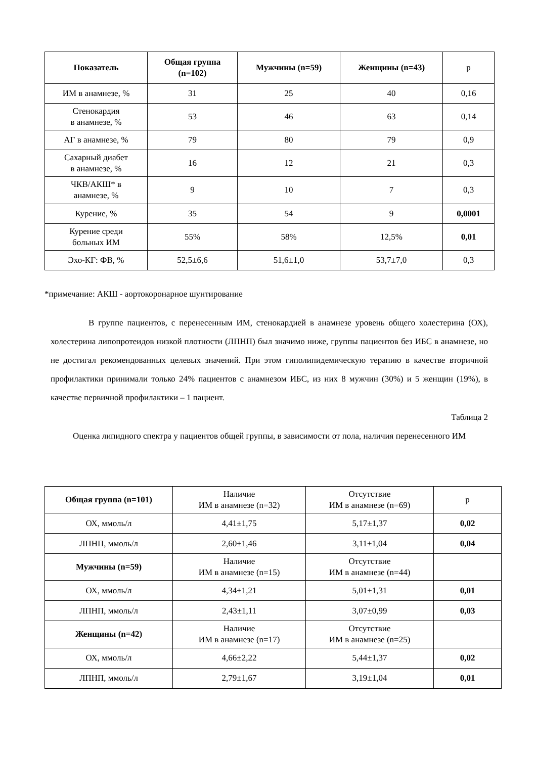| Показатель | Общая группа (n=102) | Мужчины (n=59) | Женщины (n=43) | p |
| ИМ в анамнезе, % | 31 | 25 | 40 | 0,16 |
| Стенокардия в анамнезе, % | 53 | 46 | 63 | 0,14 |
| АГ в анамнезе, % | 79 | 80 | 79 | 0,9 |
| Сахарный диабет в анамнезе, % | 16 | 12 | 21 | 0,3 |
| ЧКВ/АКШ* в анамнезе, % | 9 | 10 | 7 | 0,3 |
| Курение, % | 35 | 54 | 9 | 0,0001 |
| Курение среди больных ИМ | 55% | 58% | 12,5% | 0,01 |
| Эхо-КГ: ФВ, % | 52,5±6,6 | 51,6±1,0 | 53,7±7,0 | 0,3 |
*примечание: АКШ - аортокоронарное шунтирование
В группе пациентов, с перенесенным ИМ, стенокардией в анамнезе уровень общего холестерина (ОХ), холестерина липопротеидов низкой плотности (ЛПНП) был значимо ниже, группы пациентов без ИБС в анамнезе, но не достигал рекомендованных целевых значений. При этом гиполипидемическую терапию в качестве вторичной профилактики принимали только 24% пациентов с анамнезом ИБС, из них 8 мужчин (30%) и 5 женщин (19%), в качестве первичной профилактики – 1 пациент.
Таблица 2
Оценка липидного спектра у пациентов общей группы, в зависимости от пола, наличия перенесенного ИМ
| Общая группа (n=101) | Наличие ИМ в анамнезе (n=32) | Отсутствие ИМ в анамнезе (n=69) | p |
| ОХ, ммоль/л | 4,41±1,75 | 5,17±1,37 | 0,02 |
| ЛПНП, ммоль/л | 2,60±1,46 | 3,11±1,04 | 0,04 |
| Мужчины (n=59) | Наличие ИМ в анамнезе (n=15) | Отсутствие ИМ в анамнезе (n=44) | |
| ОХ, ммоль/л | 4,34±1,21 | 5,01±1,31 | 0,01 |
| ЛПНП, ммоль/л | 2,43±1,11 | 3,07±0,99 | 0,03 |
| Женщины (n=42) | Наличие ИМ в анамнезе (n=17) | Отсутствие ИМ в анамнезе (n=25) | |
| ОХ, ммоль/л | 4,66±2,22 | 5,44±1,37 | 0,02 |
| ЛПНП, ммоль/л | 2,79±1,67 | 3,19±1,04 | 0,01 |